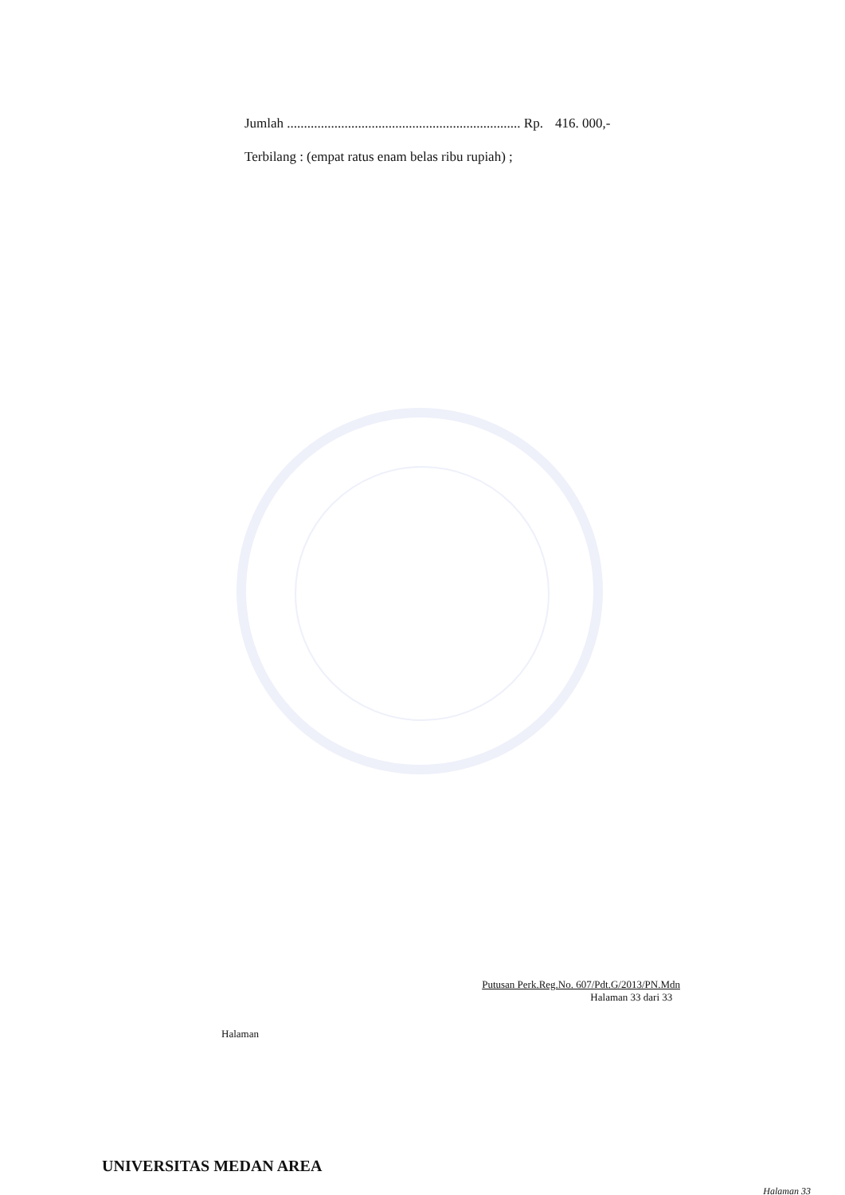Jumlah ..................................................................... Rp. 416. 000,-
Terbilang : (empat ratus enam belas ribu rupiah) ;
Putusan Perk.Reg.No. 607/Pdt.G/2013/PN.Mdn
Halaman 33 dari 33
Halaman
UNIVERSITAS MEDAN AREA
Halaman 33